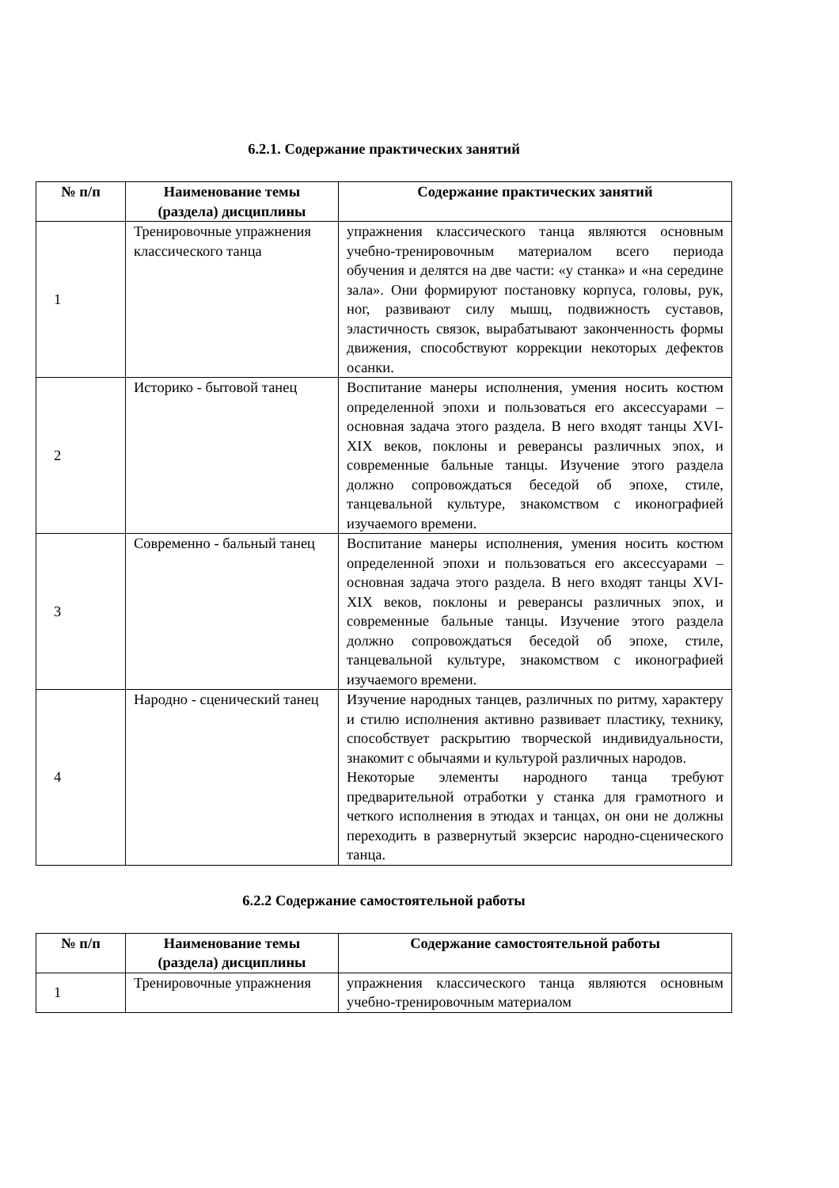6.2.1. Содержание практических занятий
| № п/п | Наименование темы (раздела) дисциплины | Содержание практических занятий |
| --- | --- | --- |
| 1 | Тренировочные упражнения классического танца | упражнения классического танца являются основным учебно-тренировочным материалом всего периода обучения и делятся на две части: «у станка» и «на середине зала». Они формируют постановку корпуса, головы, рук, ног, развивают силу мышц, подвижность суставов, эластичность связок, вырабатывают законченность формы движения, способствуют коррекции некоторых дефектов осанки. |
| 2 | Историко - бытовой танец | Воспитание манеры исполнения, умения носить костюм определенной эпохи и пользоваться его аксессуарами – основная задача этого раздела. В него входят танцы XVI-XIX веков, поклоны и реверансы различных эпох, и современные бальные танцы. Изучение этого раздела должно сопровождаться беседой об эпохе, стиле, танцевальной культуре, знакомством с иконографией изучаемого времени. |
| 3 | Современно - бальный танец | Воспитание манеры исполнения, умения носить костюм определенной эпохи и пользоваться его аксессуарами – основная задача этого раздела. В него входят танцы XVI-XIX веков, поклоны и реверансы различных эпох, и современные бальные танцы. Изучение этого раздела должно сопровождаться беседой об эпохе, стиле, танцевальной культуре, знакомством с иконографией изучаемого времени. |
| 4 | Народно - сценический танец | Изучение народных танцев, различных по ритму, характеру и стилю исполнения активно развивает пластику, технику, способствует раскрытию творческой индивидуальности, знакомит с обычаями и культурой различных народов. Некоторые элементы народного танца требуют предварительной отработки у станка для грамотного и четкого исполнения в этюдах и танцах, он они не должны переходить в развернутый экзерсис народно-сценического танца. |
6.2.2 Содержание самостоятельной работы
| № п/п | Наименование темы (раздела) дисциплины | Содержание самостоятельной работы |
| --- | --- | --- |
| 1 | Тренировочные упражнения | упражнения классического танца являются основным учебно-тренировочным материалом |